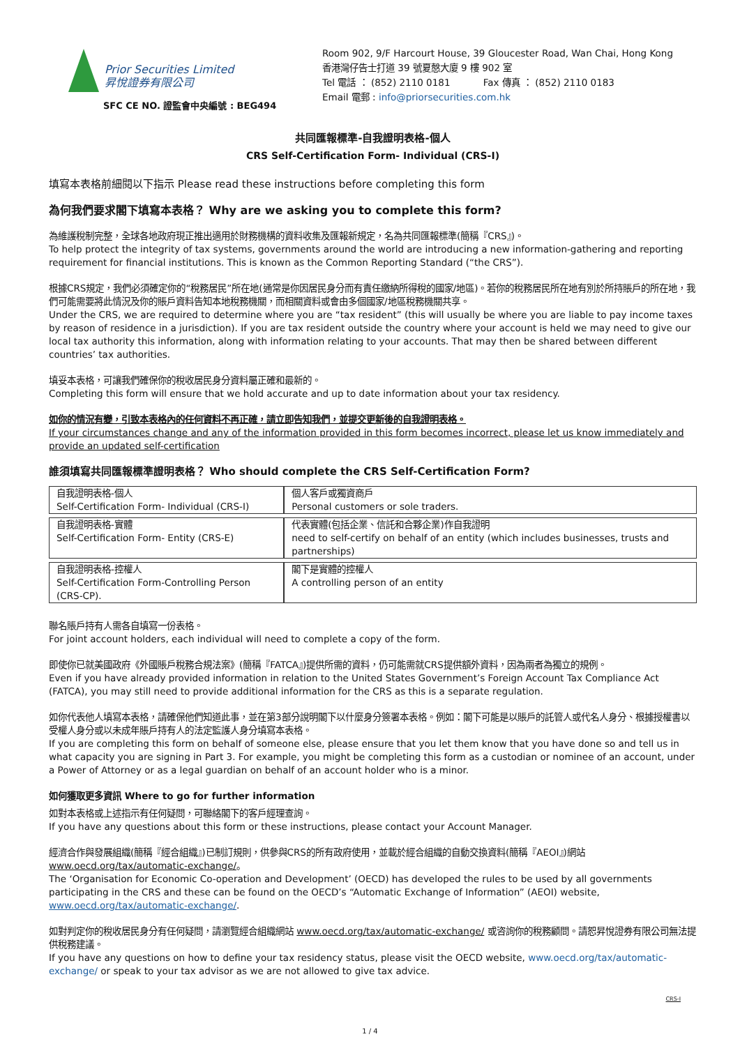Prior Securities Limited
昇悅證券有限公司
SFC CE NO. 證監會中央編號 : BEG494
Room 902, 9/F Harcourt House, 39 Gloucester Road, Wan Chai, Hong Kong
香港灣仔告士打道 39 號夏慤大廈 9 樓 902 室
Tel 電話 ： (852) 2110 0181 Fax 傳真 ： (852) 2110 0183
Email 電郵 : info@priorsecurities.com.hk
共同匯報標準-自我證明表格-個人
CRS Self-Certification Form- Individual (CRS-I)
填寫本表格前細閱以下指示 Please read these instructions before completing this form
為何我們要求閣下填寫本表格？ Why are we asking you to complete this form?
為維護稅制完整，全球各地政府現正推出適用於財務機構的資料收集及匯報新規定，名為共同匯報標準(簡稱『CRS』)。
To help protect the integrity of tax systems, governments around the world are introducing a new information-gathering and reporting requirement for financial institutions. This is known as the Common Reporting Standard (“the CRS”).
根據CRS規定，我們必須確定你的“稅務居民”所在地(通常是你因居民身分而有責任繳納所得稅的國家/地區)。若你的稅務居民所在地有別於所持賬戶的所在地，我們可能需要將此情況及你的賬戶資料告知本地稅務機關，而相關資料或會由多個國家/地區稅務機關共享。
Under the CRS, we are required to determine where you are “tax resident” (this will usually be where you are liable to pay income taxes by reason of residence in a jurisdiction). If you are tax resident outside the country where your account is held we may need to give our local tax authority this information, along with information relating to your accounts. That may then be shared between different countries’ tax authorities.
填妥本表格，可讓我們確保你的稅收居民身分資料屬正確和最新的。
Completing this form will ensure that we hold accurate and up to date information about your tax residency.
如你的情況有變，引致本表格內的任何資料不再正確，請立即告知我們，並提交更新後的自我證明表格。
If your circumstances change and any of the information provided in this form becomes incorrect, please let us know immediately and provide an updated self-certification
誰須填寫共同匯報標準證明表格？ Who should complete the CRS Self-Certification Form?
| 自我證明表格-個人 Self-Certification Form- Individual (CRS-I) | 個人客戶或獨資商戶 Personal customers or sole traders. |
| 自我證明表格-實體 Self-Certification Form- Entity (CRS-E) | 代表實體(包括企業、信託和合夥企業)作自我證明 need to self-certify on behalf of an entity (which includes businesses, trusts and partnerships) |
| 自我證明表格-控權人 Self-Certification Form-Controlling Person (CRS-CP). | 閣下是實體的控權人 A controlling person of an entity |
聯名賬戶持有人需各自填寫一份表格。
For joint account holders, each individual will need to complete a copy of the form.
即使你已就美國政府《外國賬戶稅務合規法案》(簡稱『FATCA』)提供所需的資料，仍可能需就CRS提供額外資料，因為兩者為獨立的規例。
Even if you have already provided information in relation to the United States Government’s Foreign Account Tax Compliance Act (FATCA), you may still need to provide additional information for the CRS as this is a separate regulation.
如你代表他人填寫本表格，請確保他們知道此事，並在第3部分說明閣下以什麼身分簽署本表格。例如：閣下可能是以賬戶的託管人或代名人身分、根據授權書以受權人身分或以未成年賬戶持有人的法定監護人身分填寫本表格。
If you are completing this form on behalf of someone else, please ensure that you let them know that you have done so and tell us in what capacity you are signing in Part 3. For example, you might be completing this form as a custodian or nominee of an account, under a Power of Attorney or as a legal guardian on behalf of an account holder who is a minor.
如何獲取更多資訊 Where to go for further information
如對本表格或上述指示有任何疑問，可聯絡閣下的客戶經理查詢。
If you have any questions about this form or these instructions, please contact your Account Manager.
經濟合作與發展組織(簡稱『經合組織』)已制訂規則，供參與CRS的所有政府使用，並載於經合組織的自動交換資料(簡稱『AEOI』)網站 www.oecd.org/tax/automatic-exchange/。
The ‘Organisation for Economic Co-operation and Development’ (OECD) has developed the rules to be used by all governments participating in the CRS and these can be found on the OECD’s “Automatic Exchange of Information” (AEOI) website, www.oecd.org/tax/automatic-exchange/.
如對判定你的稅收居民身分有任何疑問，請瀏覽經合組織網站 www.oecd.org/tax/automatic-exchange/ 或咨詢你的稅務顧問。請恕昇悅證券有限公司無法提供稅務建議。
If you have any questions on how to define your tax residency status, please visit the OECD website, www.oecd.org/tax/automatic-exchange/ or speak to your tax advisor as we are not allowed to give tax advice.
CRS-I
1 / 4